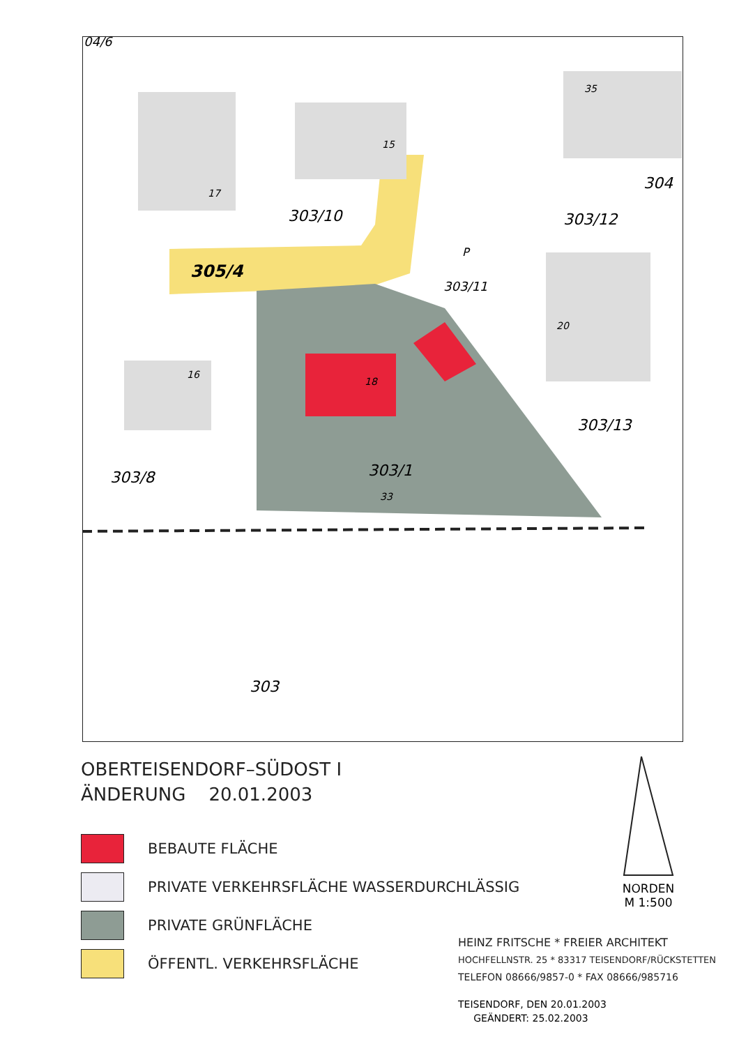303/10
303/12
305/4
303/11
303/13
303/8
303/1
303
304
17
15
35
20
16
18
33
P
04/6
OBERTEISENDORF–SÜDOST I
ÄNDERUNG 20.01.2003
BEBAUTE FLÄCHE
PRIVATE VERKEHRSFLÄCHE WASSERDURCHLÄSSIG
PRIVATE GRÜNFLÄCHE
ÖFFENTL. VERKEHRSFLÄCHE
NORDEN
M 1:500
HEINZ FRITSCHE * FREIER ARCHITEKT
HOCHFELLNSTR. 25 * 83317 TEISENDORF/RÜCKSTETTEN
TELEFON 08666/9857-0 * FAX 08666/985716
TEISENDORF, DEN 20.01.2003
GEÄNDERT: 25.02.2003